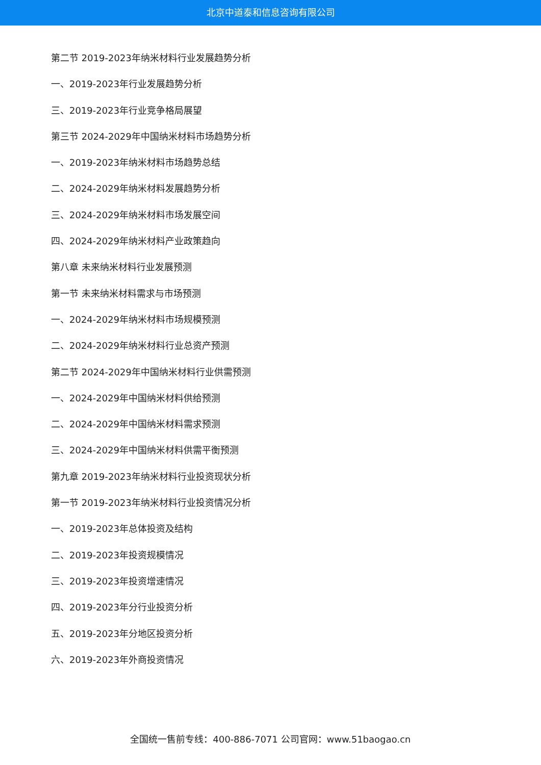北京中道泰和信息咨询有限公司
第二节 2019-2023年纳米材料行业发展趋势分析
一、2019-2023年行业发展趋势分析
三、2019-2023年行业竞争格局展望
第三节 2024-2029年中国纳米材料市场趋势分析
一、2019-2023年纳米材料市场趋势总结
二、2024-2029年纳米材料发展趋势分析
三、2024-2029年纳米材料市场发展空间
四、2024-2029年纳米材料产业政策趋向
第八章 未来纳米材料行业发展预测
第一节 未来纳米材料需求与市场预测
一、2024-2029年纳米材料市场规模预测
二、2024-2029年纳米材料行业总资产预测
第二节 2024-2029年中国纳米材料行业供需预测
一、2024-2029年中国纳米材料供给预测
二、2024-2029年中国纳米材料需求预测
三、2024-2029年中国纳米材料供需平衡预测
第九章 2019-2023年纳米材料行业投资现状分析
第一节 2019-2023年纳米材料行业投资情况分析
一、2019-2023年总体投资及结构
二、2019-2023年投资规模情况
三、2019-2023年投资增速情况
四、2019-2023年分行业投资分析
五、2019-2023年分地区投资分析
六、2019-2023年外商投资情况
全国统一售前专线：400-886-7071 公司官网：www.51baogao.cn